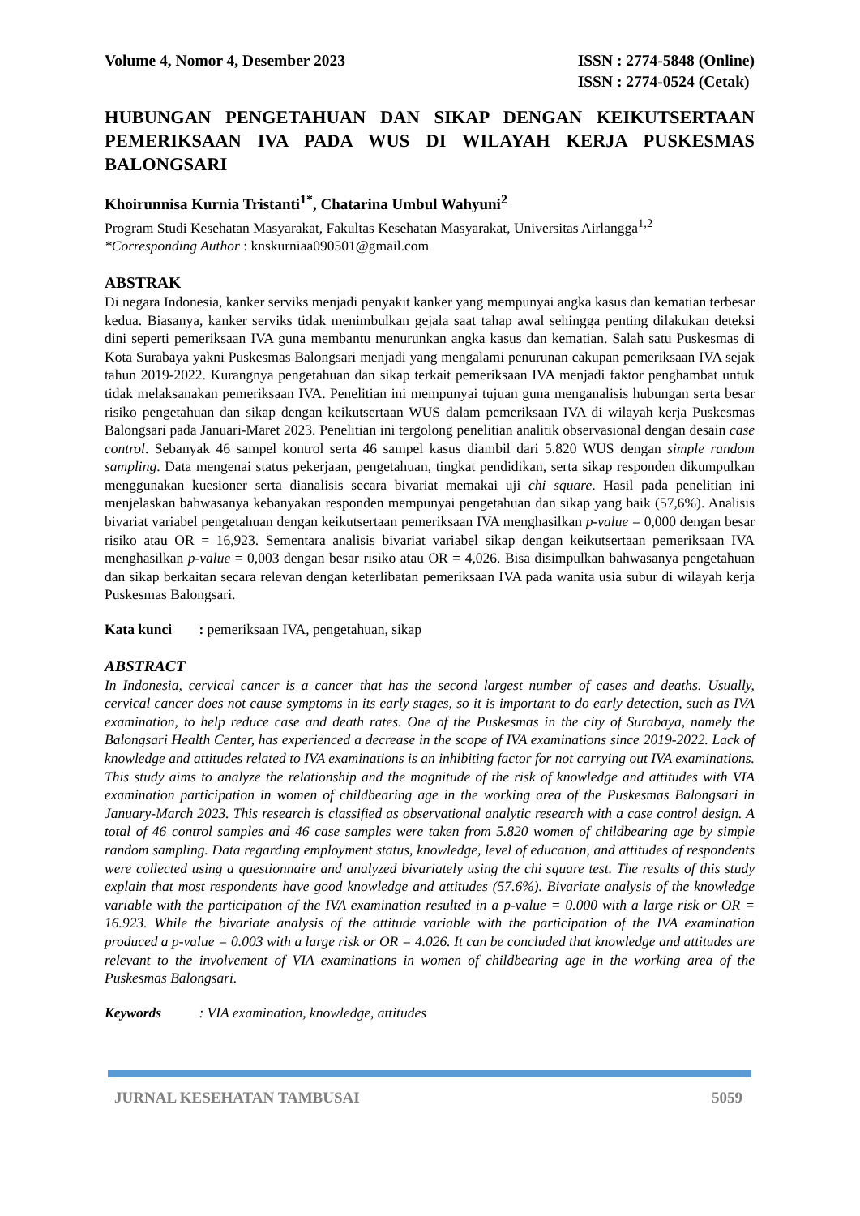Volume 4, Nomor 4, Desember 2023
ISSN : 2774-5848 (Online)
ISSN : 2774-0524 (Cetak)
HUBUNGAN PENGETAHUAN DAN SIKAP DENGAN KEIKUTSERTAAN PEMERIKSAAN IVA PADA WUS DI WILAYAH KERJA PUSKESMAS BALONGSARI
Khoirunnisa Kurnia Tristanti<sup>1*</sup>, Chatarina Umbul Wahyuni<sup>2</sup>
Program Studi Kesehatan Masyarakat, Fakultas Kesehatan Masyarakat, Universitas Airlangga<sup>1,2</sup>
*Corresponding Author : knskurniaa090501@gmail.com
ABSTRAK
Di negara Indonesia, kanker serviks menjadi penyakit kanker yang mempunyai angka kasus dan kematian terbesar kedua. Biasanya, kanker serviks tidak menimbulkan gejala saat tahap awal sehingga penting dilakukan deteksi dini seperti pemeriksaan IVA guna membantu menurunkan angka kasus dan kematian. Salah satu Puskesmas di Kota Surabaya yakni Puskesmas Balongsari menjadi yang mengalami penurunan cakupan pemeriksaan IVA sejak tahun 2019-2022. Kurangnya pengetahuan dan sikap terkait pemeriksaan IVA menjadi faktor penghambat untuk tidak melaksanakan pemeriksaan IVA. Penelitian ini mempunyai tujuan guna menganalisis hubungan serta besar risiko pengetahuan dan sikap dengan keikutsertaan WUS dalam pemeriksaan IVA di wilayah kerja Puskesmas Balongsari pada Januari-Maret 2023. Penelitian ini tergolong penelitian analitik observasional dengan desain case control. Sebanyak 46 sampel kontrol serta 46 sampel kasus diambil dari 5.820 WUS dengan simple random sampling. Data mengenai status pekerjaan, pengetahuan, tingkat pendidikan, serta sikap responden dikumpulkan menggunakan kuesioner serta dianalisis secara bivariat memakai uji chi square. Hasil pada penelitian ini menjelaskan bahwasanya kebanyakan responden mempunyai pengetahuan dan sikap yang baik (57,6%). Analisis bivariat variabel pengetahuan dengan keikutsertaan pemeriksaan IVA menghasilkan p-value = 0,000 dengan besar risiko atau OR = 16,923. Sementara analisis bivariat variabel sikap dengan keikutsertaan pemeriksaan IVA menghasilkan p-value = 0,003 dengan besar risiko atau OR = 4,026. Bisa disimpulkan bahwasanya pengetahuan dan sikap berkaitan secara relevan dengan keterlibatan pemeriksaan IVA pada wanita usia subur di wilayah kerja Puskesmas Balongsari.
Kata kunci : pemeriksaan IVA, pengetahuan, sikap
ABSTRACT
In Indonesia, cervical cancer is a cancer that has the second largest number of cases and deaths. Usually, cervical cancer does not cause symptoms in its early stages, so it is important to do early detection, such as IVA examination, to help reduce case and death rates. One of the Puskesmas in the city of Surabaya, namely the Balongsari Health Center, has experienced a decrease in the scope of IVA examinations since 2019-2022. Lack of knowledge and attitudes related to IVA examinations is an inhibiting factor for not carrying out IVA examinations. This study aims to analyze the relationship and the magnitude of the risk of knowledge and attitudes with VIA examination participation in women of childbearing age in the working area of the Puskesmas Balongsari in January-March 2023. This research is classified as observational analytic research with a case control design. A total of 46 control samples and 46 case samples were taken from 5.820 women of childbearing age by simple random sampling. Data regarding employment status, knowledge, level of education, and attitudes of respondents were collected using a questionnaire and analyzed bivariately using the chi square test. The results of this study explain that most respondents have good knowledge and attitudes (57.6%). Bivariate analysis of the knowledge variable with the participation of the IVA examination resulted in a p-value = 0.000 with a large risk or OR = 16.923. While the bivariate analysis of the attitude variable with the participation of the IVA examination produced a p-value = 0.003 with a large risk or OR = 4.026. It can be concluded that knowledge and attitudes are relevant to the involvement of VIA examinations in women of childbearing age in the working area of the Puskesmas Balongsari.
Keywords : VIA examination, knowledge, attitudes
JURNAL KESEHATAN TAMBUSAI 5059